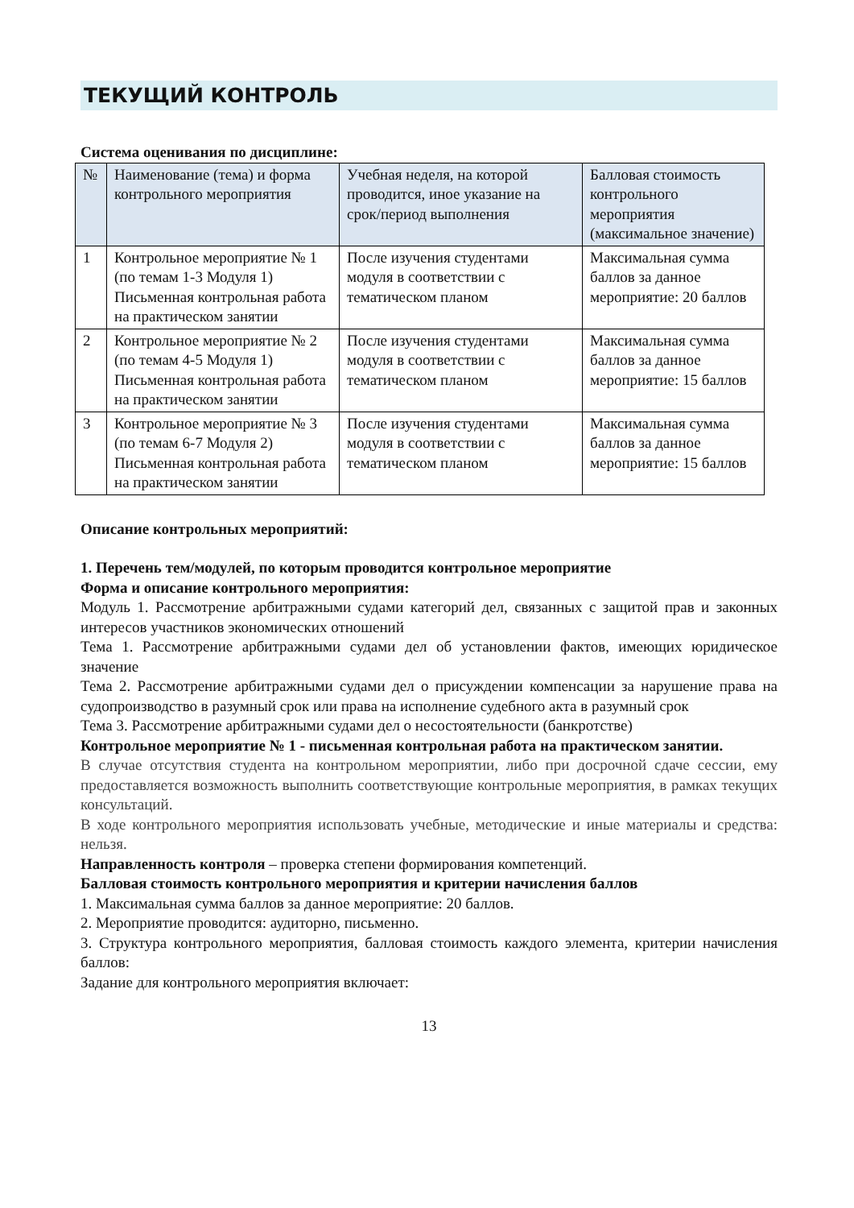ТЕКУЩИЙ КОНТРОЛЬ
Система оценивания по дисциплине:
| № | Наименование (тема) и форма контрольного мероприятия | Учебная неделя, на которой проводится, иное указание на срок/период выполнения | Балловая стоимость контрольного мероприятия (максимальное значение) |
| --- | --- | --- | --- |
| 1 | Контрольное мероприятие № 1 (по темам 1-3 Модуля 1) Письменная контрольная работа на практическом занятии | После изучения студентами модуля в соответствии с тематическом планом | Максимальная сумма баллов за данное мероприятие: 20 баллов |
| 2 | Контрольное мероприятие № 2 (по темам 4-5 Модуля 1) Письменная контрольная работа на практическом занятии | После изучения студентами модуля в соответствии с тематическом планом | Максимальная сумма баллов за данное мероприятие: 15 баллов |
| 3 | Контрольное мероприятие № 3 (по темам 6-7 Модуля 2) Письменная контрольная работа на практическом занятии | После изучения студентами модуля в соответствии с тематическом планом | Максимальная сумма баллов за данное мероприятие: 15 баллов |
Описание контрольных мероприятий:
1. Перечень тем/модулей, по которым проводится контрольное мероприятие
Форма и описание контрольного мероприятия:
Модуль 1. Рассмотрение арбитражными судами категорий дел, связанных с защитой прав и законных интересов участников экономических отношений
Тема 1. Рассмотрение арбитражными судами дел об установлении фактов, имеющих юридическое значение
Тема 2. Рассмотрение арбитражными судами дел о присуждении компенсации за нарушение права на судопроизводство в разумный срок или права на исполнение судебного акта в разумный срок
Тема 3. Рассмотрение арбитражными судами дел о несостоятельности (банкротстве)
Контрольное мероприятие № 1 - письменная контрольная работа на практическом занятии.
В случае отсутствия студента на контрольном мероприятии, либо при досрочной сдаче сессии, ему предоставляется возможность выполнить соответствующие контрольные мероприятия, в рамках текущих консультаций.
В ходе контрольного мероприятия использовать учебные, методические и иные материалы и средства: нельзя.
Направленность контроля – проверка степени формирования компетенций.
Балловая стоимость контрольного мероприятия и критерии начисления баллов
1. Максимальная сумма баллов за данное мероприятие: 20 баллов.
2. Мероприятие проводится: аудиторно, письменно.
3. Структура контрольного мероприятия, балловая стоимость каждого элемента, критерии начисления баллов:
Задание для контрольного мероприятия включает:
13